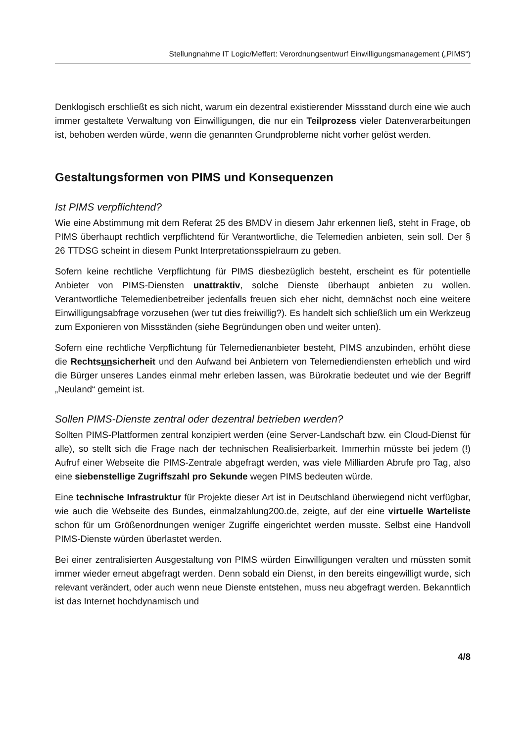Stellungnahme IT Logic/Meffert: Verordnungsentwurf Einwilligungsmanagement („PIMS“)
Denklogisch erschließt es sich nicht, warum ein dezentral existierender Missstand durch eine wie auch immer gestaltete Verwaltung von Einwilligungen, die nur ein Teilprozess vieler Datenverarbeitungen ist, behoben werden würde, wenn die genannten Grundprobleme nicht vorher gelöst werden.
Gestaltungsformen von PIMS und Konsequenzen
Ist PIMS verpflichtend?
Wie eine Abstimmung mit dem Referat 25 des BMDV in diesem Jahr erkennen ließ, steht in Frage, ob PIMS überhaupt rechtlich verpflichtend für Verantwortliche, die Telemedien anbieten, sein soll. Der § 26 TTDSG scheint in diesem Punkt Interpretationsspielraum zu geben.
Sofern keine rechtliche Verpflichtung für PIMS diesbezüglich besteht, erscheint es für potentielle Anbieter von PIMS-Diensten unattraktiv, solche Dienste überhaupt anbieten zu wollen. Verantwortliche Telemedienbetreiber jedenfalls freuen sich eher nicht, demnächst noch eine weitere Einwilligungsabfrage vorzusehen (wer tut dies freiwillig?). Es handelt sich schließlich um ein Werkzeug zum Exponieren von Missständen (siehe Begründungen oben und weiter unten).
Sofern eine rechtliche Verpflichtung für Telemedienanbieter besteht, PIMS anzubinden, erhöht diese die Rechtsunsicherheit und den Aufwand bei Anbietern von Telemediendiensten erheblich und wird die Bürger unseres Landes einmal mehr erleben lassen, was Bürokratie bedeutet und wie der Begriff „Neuland“ gemeint ist.
Sollen PIMS-Dienste zentral oder dezentral betrieben werden?
Sollten PIMS-Plattformen zentral konzipiert werden (eine Server-Landschaft bzw. ein Cloud-Dienst für alle), so stellt sich die Frage nach der technischen Realisierbarkeit. Immerhin müsste bei jedem (!) Aufruf einer Webseite die PIMS-Zentrale abgefragt werden, was viele Milliarden Abrufe pro Tag, also eine siebenstellige Zugriffszahl pro Sekunde wegen PIMS bedeuten würde.
Eine technische Infrastruktur für Projekte dieser Art ist in Deutschland überwiegend nicht verfügbar, wie auch die Webseite des Bundes, einmalzahlung200.de, zeigte, auf der eine virtuelle Warteliste schon für um Größenordnungen weniger Zugriffe eingerichtet werden musste. Selbst eine Handvoll PIMS-Dienste würden überlastet werden.
Bei einer zentralisierten Ausgestaltung von PIMS würden Einwilligungen veralten und müssten somit immer wieder erneut abgefragt werden. Denn sobald ein Dienst, in den bereits eingewilligt wurde, sich relevant verändert, oder auch wenn neue Dienste entstehen, muss neu abgefragt werden. Bekanntlich ist das Internet hochdynamisch und
4/8